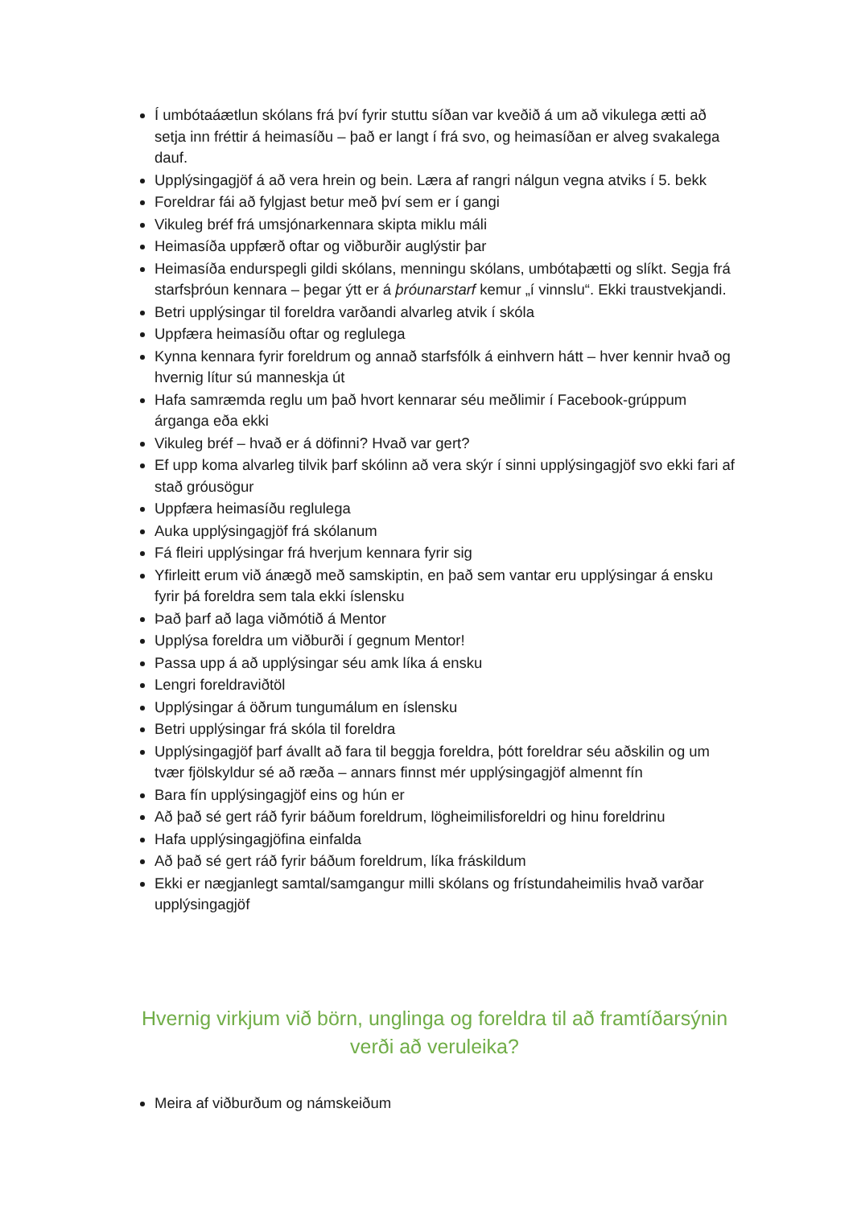Í umbótaáætlun skólans frá því fyrir stuttu síðan var kveðið á um að vikulega ætti að setja inn fréttir á heimasíðu – það er langt í frá svo, og heimasíðan er alveg svakalega dauf.
Upplýsingagjöf á að vera hrein og bein. Læra af rangri nálgun vegna atviks í 5. bekk
Foreldrar fái að fylgjast betur með því sem er í gangi
Vikuleg bréf frá umsjónarkennara skipta miklu máli
Heimasíða uppfærð oftar og viðburðir auglýstir þar
Heimasíða endurspegli gildi skólans, menningu skólans, umbótaþætti og slíkt. Segja frá starfsþróun kennara – þegar ýtt er á þróunarstarf kemur „í vinnslu“. Ekki traustvekjandi.
Betri upplýsingar til foreldra varðandi alvarleg atvik í skóla
Uppfæra heimasíðu oftar og reglulega
Kynna kennara fyrir foreldrum og annað starfsfólk á einhvern hátt – hver kennir hvað og hvernig lítur sú manneskja út
Hafa samræmda reglu um það hvort kennarar séu meðlimir í Facebook-grúppum árganga eða ekki
Vikuleg bréf – hvað er á döfinni? Hvað var gert?
Ef upp koma alvarleg tilvik þarf skólinn að vera skýr í sinni upplýsingagjöf svo ekki fari af stað gróusögur
Uppfæra heimasíðu reglulega
Auka upplýsingagjöf frá skólanum
Fá fleiri upplýsingar frá hverjum kennara fyrir sig
Yfirleitt erum við ánægð með samskiptin, en það sem vantar eru upplýsingar á ensku fyrir þá foreldra sem tala ekki íslensku
Það þarf að laga viðmótið á Mentor
Upplýsa foreldra um viðburði í gegnum Mentor!
Passa upp á að upplýsingar séu amk líka á ensku
Lengri foreldraviðtöl
Upplýsingar á öðrum tungumálum en íslensku
Betri upplýsingar frá skóla til foreldra
Upplýsingagjöf þarf ávallt að fara til beggja foreldra, þótt foreldrar séu aðskilin og um tvær fjölskyldur sé að ræða – annars finnst mér upplýsingagjöf almennt fín
Bara fín upplýsingagjöf eins og hún er
Að það sé gert ráð fyrir báðum foreldrum, lögheimilisforeldri og hinu foreldrinu
Hafa upplýsingagjöfina einfalda
Að það sé gert ráð fyrir báðum foreldrum, líka fráskildum
Ekki er nægjanlegt samtal/samgangur milli skólans og frístundaheimilis hvað varðar upplýsingagjöf
Hvernig virkjum við börn, unglinga og foreldra til að framtíðarsýnin verði að veruleika?
Meira af viðburðum og námskeiðum